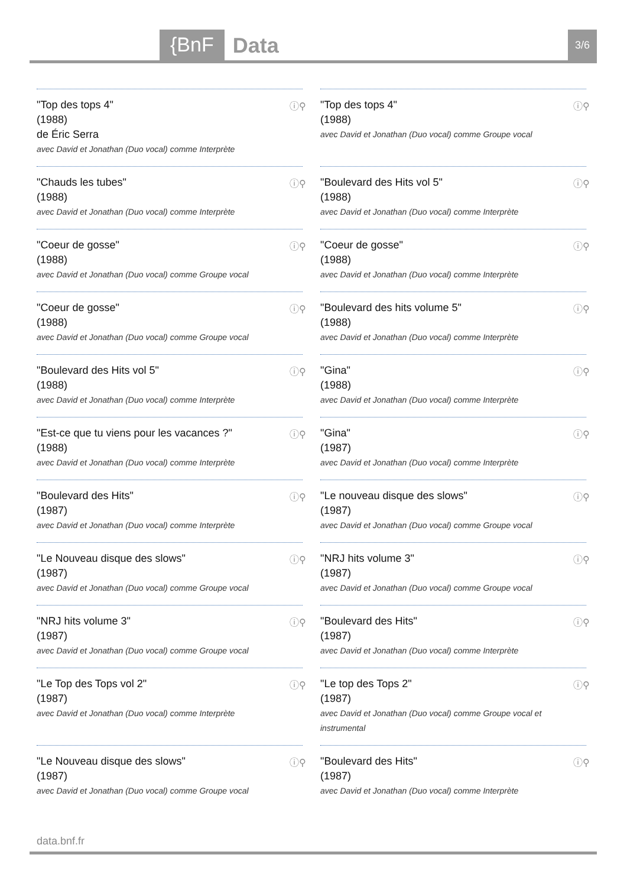{BnF Data 3/6
"Top des tops 4"
(1988)
de Éric Serra
avec David et Jonathan (Duo vocal) comme Interprète
ⓘ⚲
"Top des tops 4"
(1988)
avec David et Jonathan (Duo vocal) comme Groupe vocal
ⓘ⚲
"Chauds les tubes"
(1988)
avec David et Jonathan (Duo vocal) comme Interprète
ⓘ⚲
"Boulevard des Hits vol 5"
(1988)
avec David et Jonathan (Duo vocal) comme Interprète
ⓘ⚲
"Coeur de gosse"
(1988)
avec David et Jonathan (Duo vocal) comme Groupe vocal
ⓘ⚲
"Coeur de gosse"
(1988)
avec David et Jonathan (Duo vocal) comme Interprète
ⓘ⚲
"Coeur de gosse"
(1988)
avec David et Jonathan (Duo vocal) comme Groupe vocal
ⓘ⚲
"Boulevard des hits volume 5"
(1988)
avec David et Jonathan (Duo vocal) comme Interprète
ⓘ⚲
"Boulevard des Hits vol 5"
(1988)
avec David et Jonathan (Duo vocal) comme Interprète
ⓘ⚲
"Gina"
(1988)
avec David et Jonathan (Duo vocal) comme Interprète
ⓘ⚲
"Est-ce que tu viens pour les vacances ?"
(1988)
avec David et Jonathan (Duo vocal) comme Interprète
ⓘ⚲
"Gina"
(1987)
avec David et Jonathan (Duo vocal) comme Interprète
ⓘ⚲
"Boulevard des Hits"
(1987)
avec David et Jonathan (Duo vocal) comme Interprète
ⓘ⚲
"Le nouveau disque des slows"
(1987)
avec David et Jonathan (Duo vocal) comme Groupe vocal
ⓘ⚲
"Le Nouveau disque des slows"
(1987)
avec David et Jonathan (Duo vocal) comme Groupe vocal
ⓘ⚲
"NRJ hits volume 3"
(1987)
avec David et Jonathan (Duo vocal) comme Groupe vocal
ⓘ⚲
"NRJ hits volume 3"
(1987)
avec David et Jonathan (Duo vocal) comme Groupe vocal
ⓘ⚲
"Boulevard des Hits"
(1987)
avec David et Jonathan (Duo vocal) comme Interprète
ⓘ⚲
"Le Top des Tops vol 2"
(1987)
avec David et Jonathan (Duo vocal) comme Interprète
ⓘ⚲
"Le top des Tops 2"
(1987)
avec David et Jonathan (Duo vocal) comme Groupe vocal et instrumental
ⓘ⚲
"Le Nouveau disque des slows"
(1987)
avec David et Jonathan (Duo vocal) comme Groupe vocal
ⓘ⚲
"Boulevard des Hits"
(1987)
avec David et Jonathan (Duo vocal) comme Interprète
ⓘ⚲
data.bnf.fr